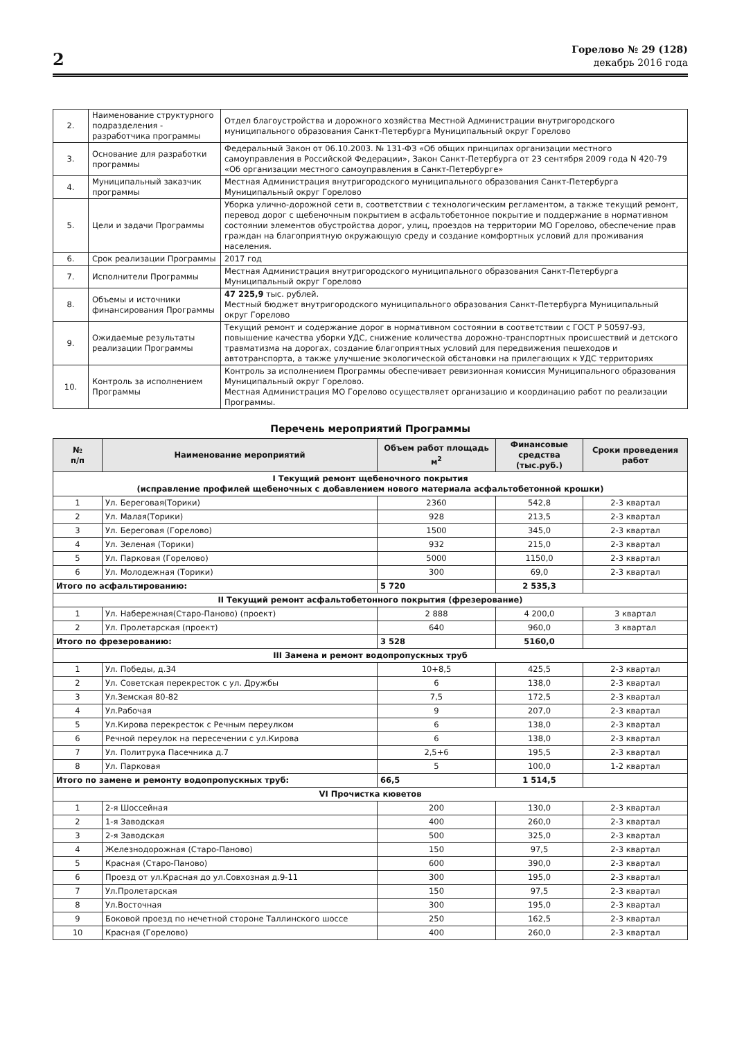2
Горелово № 29 (128)
декабрь 2016 года
| 2. | Наименование структурного подразделения - разработчика программы | Отдел благоустройства и дорожного хозяйства Местной Администрации внутригородского муниципального образования Санкт-Петербурга Муниципальный округ Горелово |
| 3. | Основание для разработки программы | Федеральный Закон от 06.10.2003. № 131-ФЗ «Об общих принципах организации местного самоуправления в Российской Федерации», Закон Санкт-Петербурга от 23 сентября 2009 года N 420-79 «Об организации местного самоуправления в Санкт-Петербурге» |
| 4. | Муниципальный заказчик программы | Местная Администрация внутригородского муниципального образования Санкт-Петербурга Муниципальный округ Горелово |
| 5. | Цели и задачи Программы | Уборка улично-дорожной сети в, соответствии с технологическим регламентом, а также текущий ремонт, перевод дорог с щебеночным покрытием в асфальтобетонное покрытие и поддержание в нормативном состоянии элементов обустройства дорог, улиц, проездов на территории МО Горелово, обеспечение прав граждан на благоприятную окружающую среду и создание комфортных условий для проживания населения. |
| 6. | Срок реализации Программы | 2017 год |
| 7. | Исполнители Программы | Местная Администрация внутригородского муниципального образования Санкт-Петербурга Муниципальный округ Горелово |
| 8. | Объемы и источники финансирования Программы | 47 225,9 тыс. рублей. Местный бюджет внутригородского муниципального образования Санкт-Петербурга Муниципальный округ Горелово |
| 9. | Ожидаемые результаты реализации Программы | Текущий ремонт и содержание дорог в нормативном состоянии в соответствии с ГОСТ Р 50597-93, повышение качества уборки УДС, снижение количества дорожно-транспортных происшествий и детского травматизма на дорогах, создание благоприятных условий для передвижения пешеходов и автотранспорта, а также улучшение экологической обстановки на прилегающих к УДС территориях |
| 10. | Контроль за исполнением Программы | Контроль за исполнением Программы обеспечивает ревизионная комиссия Муниципального образования Муниципальный округ Горелово. Местная Администрация МО Горелово осуществляет организацию и координацию работ по реализации Программы. |
Перечень мероприятий Программы
| № п/п | Наименование мероприятий | Объем работ площадь м<sup>2</sup> | Финансовые средства (тыс.руб.) | Сроки проведения работ |
| --- | --- | --- | --- | --- |
| I Текущий ремонт щебеночного покрытия (исправление профилей щебеночных с добавлением нового материала асфальтобетонной крошки) | | | | |
| 1 | Ул. Береговая(Торики) | 2360 | 542,8 | 2-3 квартал |
| 2 | Ул. Малая(Торики) | 928 | 213,5 | 2-3 квартал |
| 3 | Ул. Береговая (Горелово) | 1500 | 345,0 | 2-3 квартал |
| 4 | Ул. Зеленая (Торики) | 932 | 215,0 | 2-3 квартал |
| 5 | Ул. Парковая (Горелово) | 5000 | 1150,0 | 2-3 квартал |
| 6 | Ул. Молодежная (Торики) | 300 | 69,0 | 2-3 квартал |
| Итого по асфальтированию: | | 5 720 | 2 535,3 | |
| II Текущий ремонт асфальтобетонного покрытия (фрезерование) | | | | |
| 1 | Ул. Набережная(Старо-Паново) (проект) | 2 888 | 4 200,0 | 3 квартал |
| 2 | Ул. Пролетарская (проект) | 640 | 960,0 | 3 квартал |
| Итого по фрезерованию: | | 3 528 | 5160,0 | |
| III Замена и ремонт водопропускных труб | | | | |
| 1 | Ул. Победы, д.34 | 10+8,5 | 425,5 | 2-3 квартал |
| 2 | Ул. Советская перекресток с ул. Дружбы | 6 | 138,0 | 2-3 квартал |
| 3 | Ул.Земская 80-82 | 7,5 | 172,5 | 2-3 квартал |
| 4 | Ул.Рабочая | 9 | 207,0 | 2-3 квартал |
| 5 | Ул.Кирова перекресток с Речным переулком | 6 | 138,0 | 2-3 квартал |
| 6 | Речной переулок на пересечении с ул.Кирова | 6 | 138,0 | 2-3 квартал |
| 7 | Ул. Политрука Пасечника д.7 | 2,5+6 | 195,5 | 2-3 квартал |
| 8 | Ул. Парковая | 5 | 100,0 | 1-2 квартал |
| Итого по замене и ремонту водопропускных труб: | | 66,5 | 1 514,5 | |
| VI Прочистка кюветов | | | | |
| 1 | 2-я Шоссейная | 200 | 130,0 | 2-3 квартал |
| 2 | 1-я Заводская | 400 | 260,0 | 2-3 квартал |
| 3 | 2-я Заводская | 500 | 325,0 | 2-3 квартал |
| 4 | Железнодорожная (Старо-Паново) | 150 | 97,5 | 2-3 квартал |
| 5 | Красная (Старо-Паново) | 600 | 390,0 | 2-3 квартал |
| 6 | Проезд от ул.Красная до ул.Совхозная д.9-11 | 300 | 195,0 | 2-3 квартал |
| 7 | Ул.Пролетарская | 150 | 97,5 | 2-3 квартал |
| 8 | Ул.Восточная | 300 | 195,0 | 2-3 квартал |
| 9 | Боковой проезд по нечетной стороне Таллинского шоссе | 250 | 162,5 | 2-3 квартал |
| 10 | Красная (Горелово) | 400 | 260,0 | 2-3 квартал |